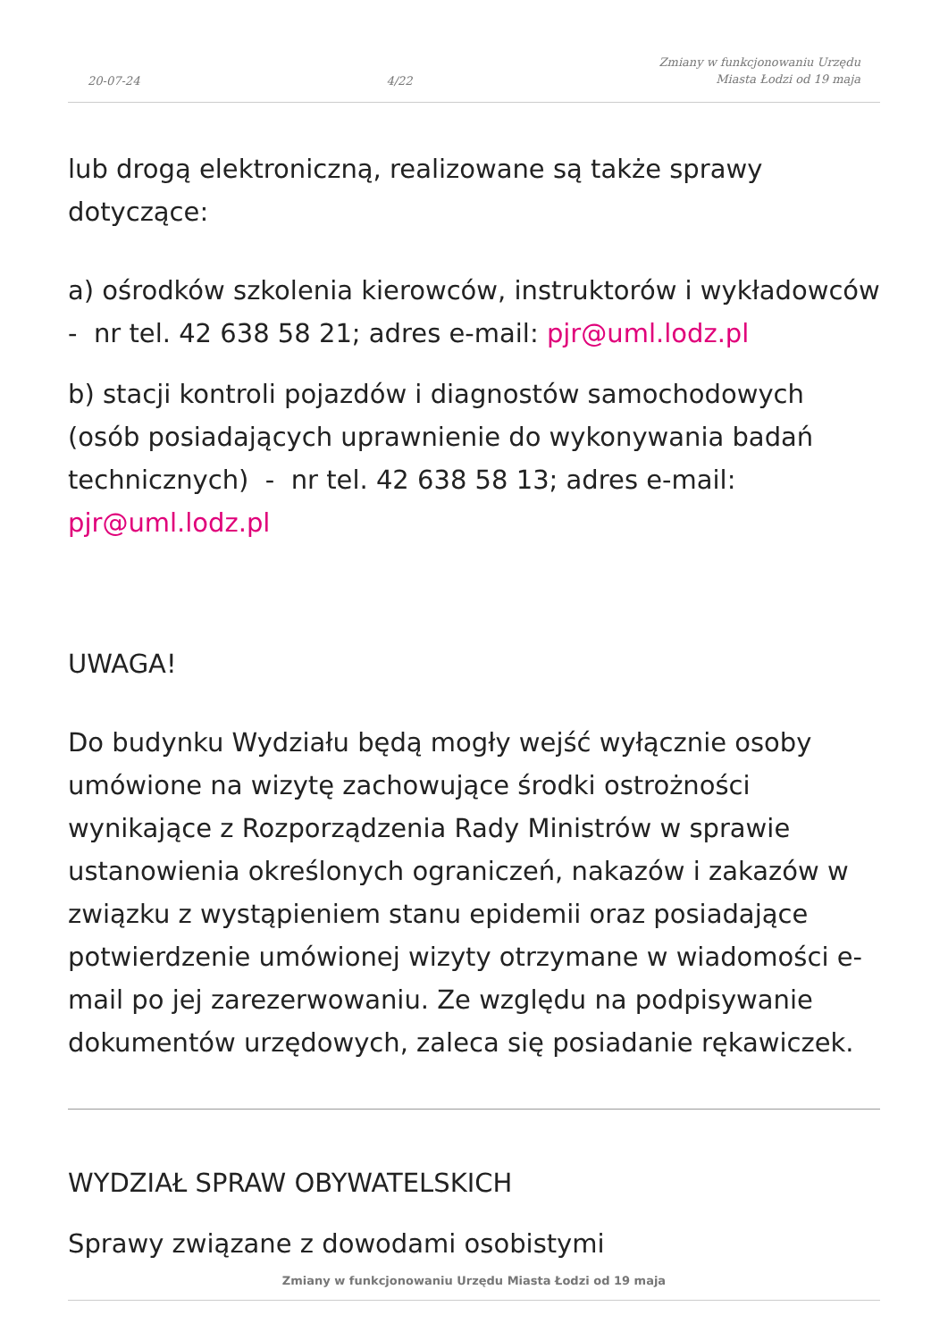20-07-24 4/22 Zmiany w funkcjonowaniu Urzędu
Miasta Łodzi od 19 maja
lub drogą elektroniczną, realizowane są także sprawy dotyczące:
a) ośrodków szkolenia kierowców, instruktorów i wykładowców - nr tel. 42 638 58 21; adres e-mail: pjr@uml.lodz.pl
b) stacji kontroli pojazdów i diagnostów samochodowych (osób posiadających uprawnienie do wykonywania badań technicznych) - nr tel. 42 638 58 13; adres e-mail: pjr@uml.lodz.pl
UWAGA!
Do budynku Wydziału będą mogły wejść wyłącznie osoby umówione na wizytę zachowujące środki ostrożności wynikające z Rozporządzenia Rady Ministrów w sprawie ustanowienia określonych ograniczeń, nakazów i zakazów w związku z wystąpieniem stanu epidemii oraz posiadające potwierdzenie umówionej wizyty otrzymane w wiadomości e-mail po jej zarezerwowaniu. Ze względu na podpisywanie dokumentów urzędowych, zaleca się posiadanie rękawiczek.
WYDZIAŁ SPRAW OBYWATELSKICH
Sprawy związane z dowodami osobistymi
Zmiany w funkcjonowaniu Urzędu Miasta Łodzi od 19 maja